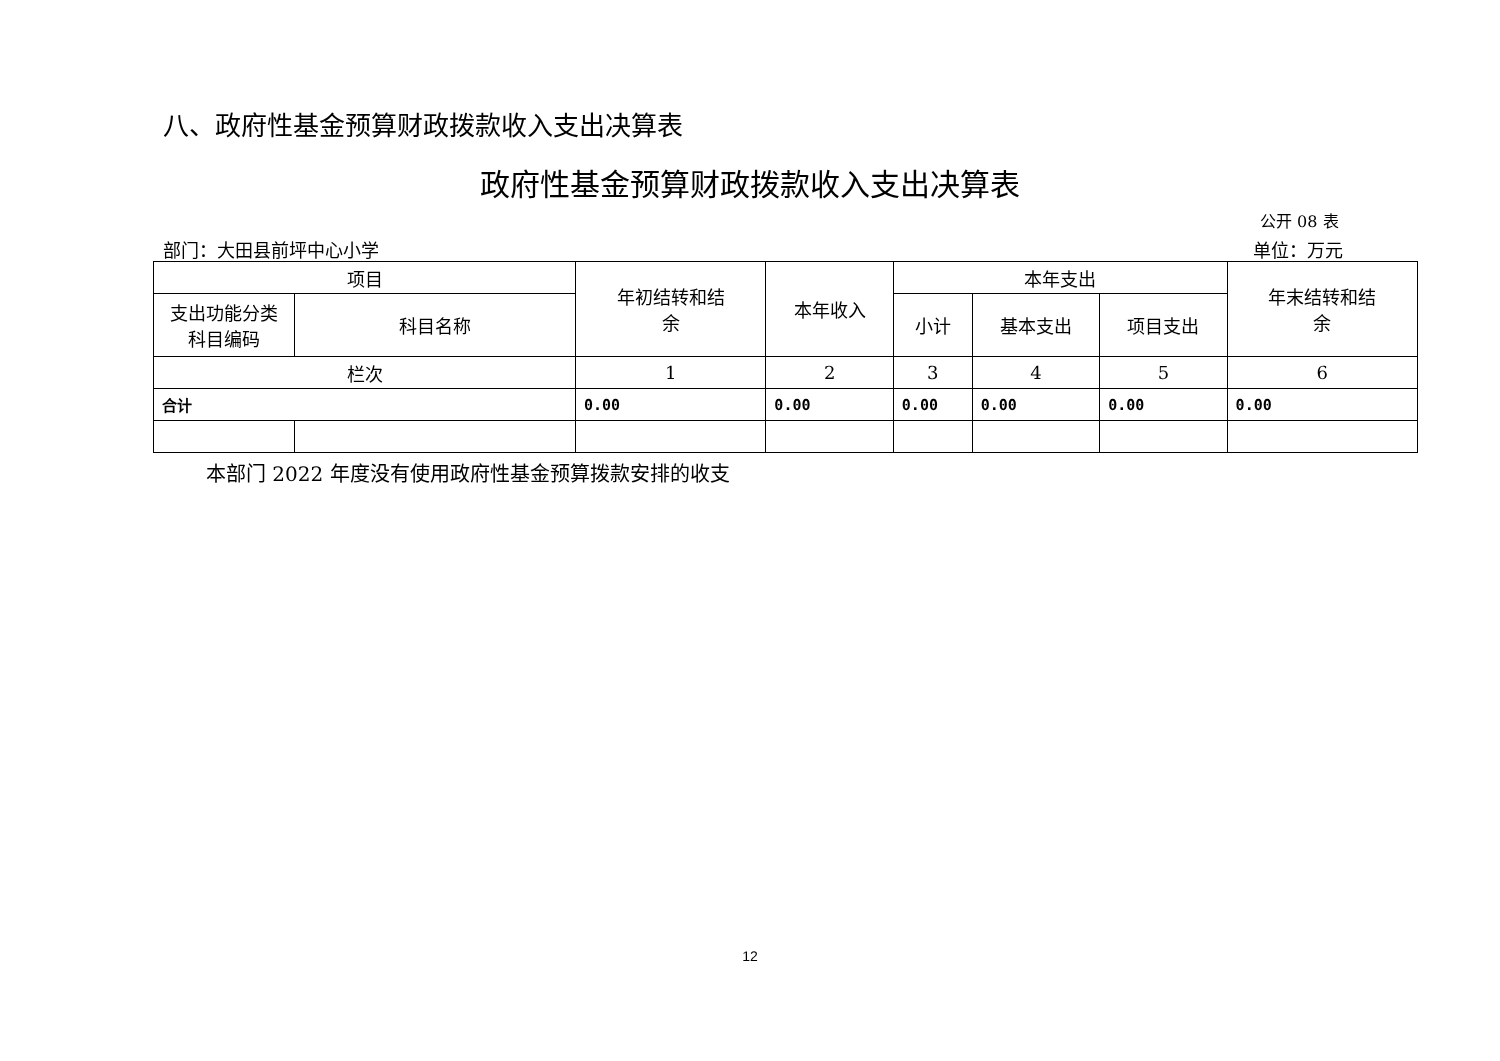八、政府性基金预算财政拨款收入支出决算表
政府性基金预算财政拨款收入支出决算表
公开 08 表
部门：大田县前坪中心小学 单位：万元
| 项目 | | 年初结转和结 余 | 本年收入 | 本年支出 | | | 年末结转和结 余 |
| --- | --- | --- | --- | --- | --- | --- | --- |
| 支出功能分类 科目编码 | 科目名称 | | | 小计 | 基本支出 | 项目支出 | |
| 栏次 | | 1 | 2 | 3 | 4 | 5 | 6 |
| 合计 | | 0.00 | 0.00 | 0.00 | 0.00 | 0.00 | 0.00 |
本部门 2022 年度没有使用政府性基金预算拨款安排的收支
12